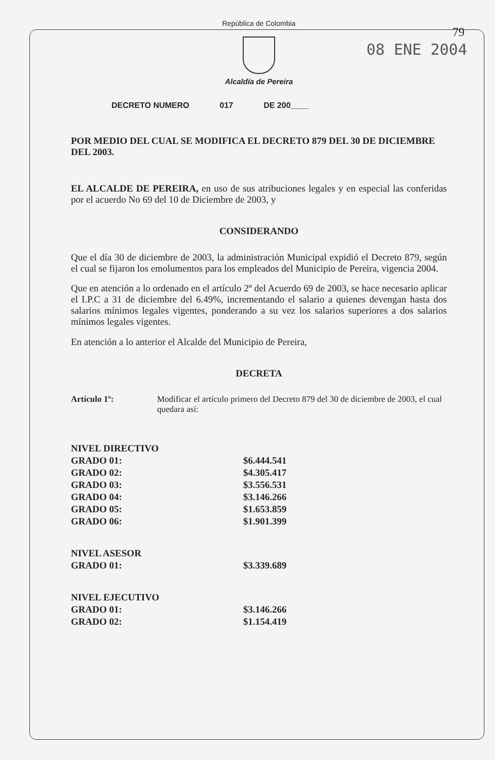República de Colombia
Alcaldía de Pereira
79
08 ENE 2004
DECRETO NUMERO 017 DE 200____
POR MEDIO DEL CUAL SE MODIFICA EL DECRETO 879 DEL 30 DE DICIEMBRE DEL 2003.
EL ALCALDE DE PEREIRA, en uso de sus atribuciones legales y en especial las conferidas por el acuerdo No 69 del 10 de Diciembre de 2003, y
CONSIDERANDO
Que el día 30 de diciembre de 2003, la administración Municipal expidió el Decreto 879, según el cual se fijaron los emolumentos para los empleados del Municipio de Pereira, vigencia 2004.
Que en atención a lo ordenado en el artículo 2º del Acuerdo 69 de 2003, se hace necesario aplicar el I.P.C a 31 de diciembre del 6.49%, incrementando el salario a quienes devengan hasta dos salarios mínimos legales vigentes, ponderando a su vez los salarios superiores a dos salarios mínimos legales vigentes.
En atención a lo anterior el Alcalde del Municipio de Pereira,
DECRETA
Artículo 1º: Modificar el artículo primero del Decreto 879 del 30 de diciembre de 2003, el cual quedara así:
| NIVEL DIRECTIVO | |
| GRADO 01: | $6.444.541 |
| GRADO 02: | $4.305.417 |
| GRADO 03: | $3.556.531 |
| GRADO 04: | $3.146.266 |
| GRADO 05: | $1.653.859 |
| GRADO 06: | $1.901.399 |
| NIVEL ASESOR | |
| GRADO 01: | $3.339.689 |
| NIVEL EJECUTIVO | |
| GRADO 01: | $3.146.266 |
| GRADO 02: | $1.154.419 |